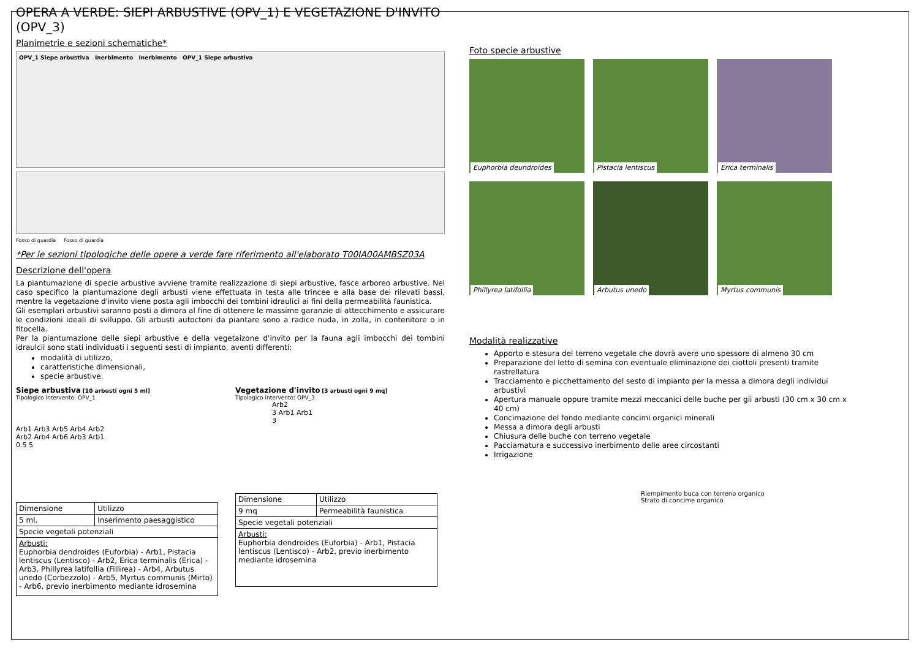OPERA A VERDE: SIEPI ARBUSTIVE (OPV_1) E VEGETAZIONE D'INVITO (OPV_3)
Planimetrie e sezioni schematiche*
OPV_1 Siepe arbustiva Inerbimento Inerbimento OPV_1 Siepe arbustiva
Fosso di guardia Fosso di guardia
*Per le sezioni tipologiche delle opere a verde fare riferimento all'elaborato T00IA00AMBSZ03A
Descrizione dell'opera
La piantumazione di specie arbustive avviene tramite realizzazione di siepi arbustive, fasce arboreo arbustive. Nel caso specifico la piantumazione degli arbusti viene effettuata in testa alle trincee e alla base dei rilevati bassi, mentre la vegetazione d'invito viene posta agli imbocchi dei tombini idraulici ai fini della permeabilità faunistica.
Gli esemplari arbustivi saranno posti a dimora al fine di ottenere le massime garanzie di attecchimento e assicurare le condizioni ideali di sviluppo. Gli arbusti autoctoni da piantare sono a radice nuda, in zolla, in contenitore o in fitocella.
Per la piantumazione delle siepi arbustive e della vegetaizone d'invito per la fauna agli imbocchi dei tombini idraulcii sono stati individuati i seguenti sesti di impianto, aventi differenti:
modalità di utilizzo,
caratteristiche dimensionali,
specie arbustive.
Siepe arbustiva [10 arbusti ogni 5 ml]
Tipologico intervento: OPV_1
Arb1 Arb3 Arb5 Arb4 Arb2
Arb2 Arb4 Arb6 Arb3 Arb1
0.5 5
| Dimensione | Utilizzo |
| 5 ml. | Inserimento paesaggistico |
| Specie vegetali potenziali | |
| Arbusti: Euphorbia dendroides (Euforbia) - Arb1, Pistacia lentiscus (Lentisco) - Arb2, Erica terminalis (Erica) - Arb3, Phillyrea latifollia (Fillirea) - Arb4, Arbutus unedo (Corbezzolo) - Arb5, Myrtus communis (Mirto) - Arb6, previo inerbimento mediante idrosemina | |
Vegetazione d'invito [3 arbusti ogni 9 mq]
Tipologico intervento: OPV_3
Arb2
3 Arb1 Arb1
3
| Dimensione | Utilizzo |
| 9 mq | Permeabilità faunistica |
| Specie vegetali potenziali | |
| Arbusti: Euphorbia dendroides (Euforbia) - Arb1, Pistacia lentiscus (Lentisco) - Arb2, previo inerbimento mediante idrosemina | |
Foto specie arbustive
Euphorbia deundroides
Pistacia lentiscus
Erica terminalis
Phillyrea latifollia
Arbutus unedo
Myrtus communis
Modalità realizzative
Apporto e stesura del terreno vegetale che dovrà avere uno spessore di almeno 30 cm
Preparazione del letto di semina con eventuale eliminazione dei ciottoli presenti tramite rastrellatura
Tracciamento e picchettamento del sesto di impianto per la messa a dimora degli individui arbustivi
Apertura manuale oppure tramite mezzi meccanici delle buche per gli arbusti (30 cm x 30 cm x 40 cm)
Concimazione del fondo mediante concimi organici minerali
Messa a dimora degli arbusti
Chiusura delle buche con terreno vegetale
Pacciamatura e successivo inerbimento delle aree circostanti
Irrigazione
Riempimento buca con terreno organico
Strato di concime organico